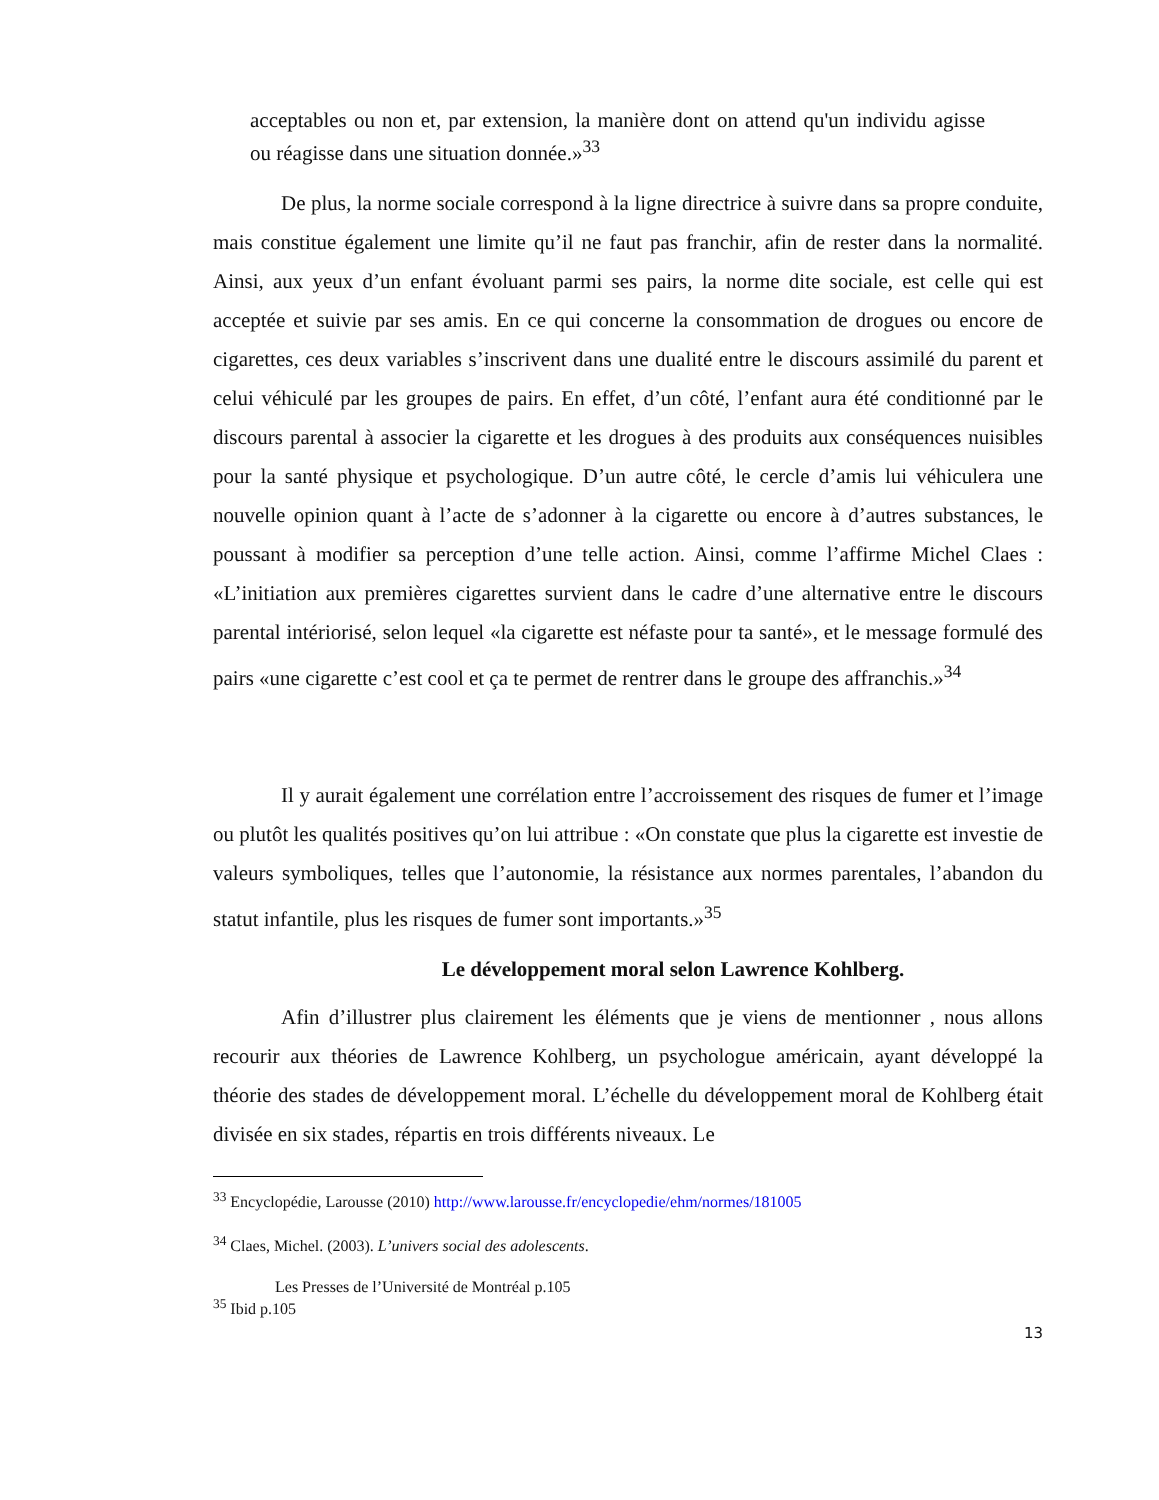acceptables ou non et, par extension, la manière dont on attend qu'un individu agisse ou réagisse dans une situation donnée.»<sup>33</sup>
De plus, la norme sociale correspond à la ligne directrice à suivre dans sa propre conduite, mais constitue également une limite qu’il ne faut pas franchir, afin de rester dans la normalité. Ainsi, aux yeux d’un enfant évoluant parmi ses pairs, la norme dite sociale, est celle qui est acceptée et suivie par ses amis. En ce qui concerne la consommation de drogues ou encore de cigarettes, ces deux variables s’inscrivent dans une dualité entre le discours assimilé du parent et celui véhiculé par les groupes de pairs. En effet, d’un côté, l’enfant aura été conditionné par le discours parental à associer la cigarette et les drogues à des produits aux conséquences nuisibles pour la santé physique et psychologique. D’un autre côté, le cercle d’amis lui véhiculera une nouvelle opinion quant à l’acte de s’adonner à la cigarette ou encore à d’autres substances, le poussant à modifier sa perception d’une telle action. Ainsi, comme l’affirme Michel Claes : «L’initiation aux premières cigarettes survient dans le cadre d’une alternative entre le discours parental intériorisé, selon lequel «la cigarette est néfaste pour ta santé», et le message formulé des pairs «une cigarette c’est cool et ça te permet de rentrer dans le groupe des affranchis.»<sup>34</sup>
Il y aurait également une corrélation entre l’accroissement des risques de fumer et l’image ou plutôt les qualités positives qu’on lui attribue : «On constate que plus la cigarette est investie de valeurs symboliques, telles que l’autonomie, la résistance aux normes parentales, l’abandon du statut infantile, plus les risques de fumer sont importants.»<sup>35</sup>
Le développement moral selon Lawrence Kohlberg.
Afin d’illustrer plus clairement les éléments que je viens de mentionner , nous allons recourir aux théories de Lawrence Kohlberg, un psychologue américain, ayant développé la théorie des stades de développement moral. L’échelle du développement moral de Kohlberg était divisée en six stades, répartis en trois différents niveaux. Le
<sup>33</sup> Encyclopédie, Larousse (2010) http://www.larousse.fr/encyclopedie/ehm/normes/181005
<sup>34</sup> Claes, Michel. (2003). L’univers social des adolescents.
Les Presses de l’Université de Montréal p.105
<sup>35</sup> Ibid p.105
13